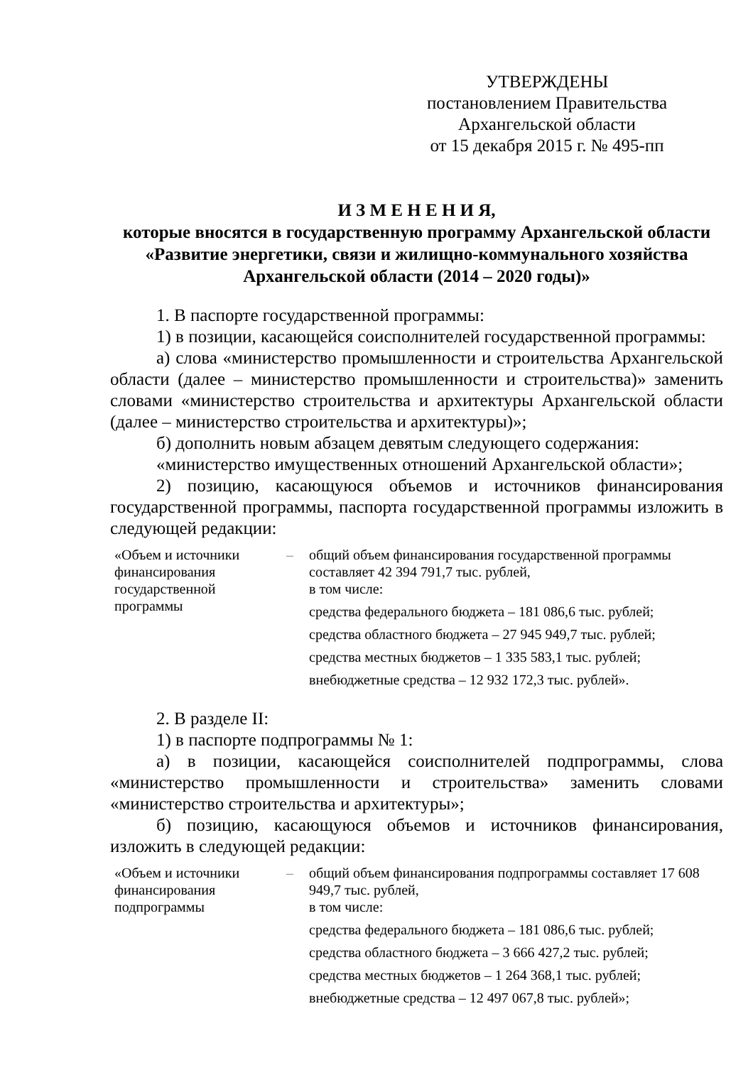УТВЕРЖДЕНЫ
постановлением Правительства
Архангельской области
от 15 декабря 2015 г. № 495-пп
И З М Е Н Е Н И Я,
которые вносятся в государственную программу Архангельской области «Развитие энергетики, связи и жилищно-коммунального хозяйства Архангельской области (2014 – 2020 годы)»
1. В паспорте государственной программы:
1) в позиции, касающейся соисполнителей государственной программы:
а) слова «министерство промышленности и строительства Архангельской области (далее – министерство промышленности и строительства)» заменить словами «министерство строительства и архитектуры Архангельской области (далее – министерство строительства и архитектуры)»;
б) дополнить новым абзацем девятым следующего содержания:
«министерство имущественных отношений Архангельской области»;
2) позицию, касающуюся объемов и источников финансирования государственной программы, паспорта государственной программы изложить в следующей редакции:
| «Объем и источники финансирования государственной программы | – | общий объем финансирования государственной программы составляет 42 394 791,7 тыс. рублей, в том числе: средства федерального бюджета – 181 086,6 тыс. рублей; средства областного бюджета – 27 945 949,7 тыс. рублей; средства местных бюджетов – 1 335 583,1 тыс. рублей; внебюджетные средства – 12 932 172,3 тыс. рублей». |
2. В разделе II:
1) в паспорте подпрограммы № 1:
а) в позиции, касающейся соисполнителей подпрограммы, слова «министерство промышленности и строительства» заменить словами «министерство строительства и архитектуры»;
б) позицию, касающуюся объемов и источников финансирования, изложить в следующей редакции:
| «Объем и источники финансирования подпрограммы | – | общий объем финансирования подпрограммы составляет 17 608 949,7 тыс. рублей, в том числе: средства федерального бюджета – 181 086,6 тыс. рублей; средства областного бюджета – 3 666 427,2 тыс. рублей; средства местных бюджетов – 1 264 368,1 тыс. рублей; внебюджетные средства – 12 497 067,8 тыс. рублей»; |